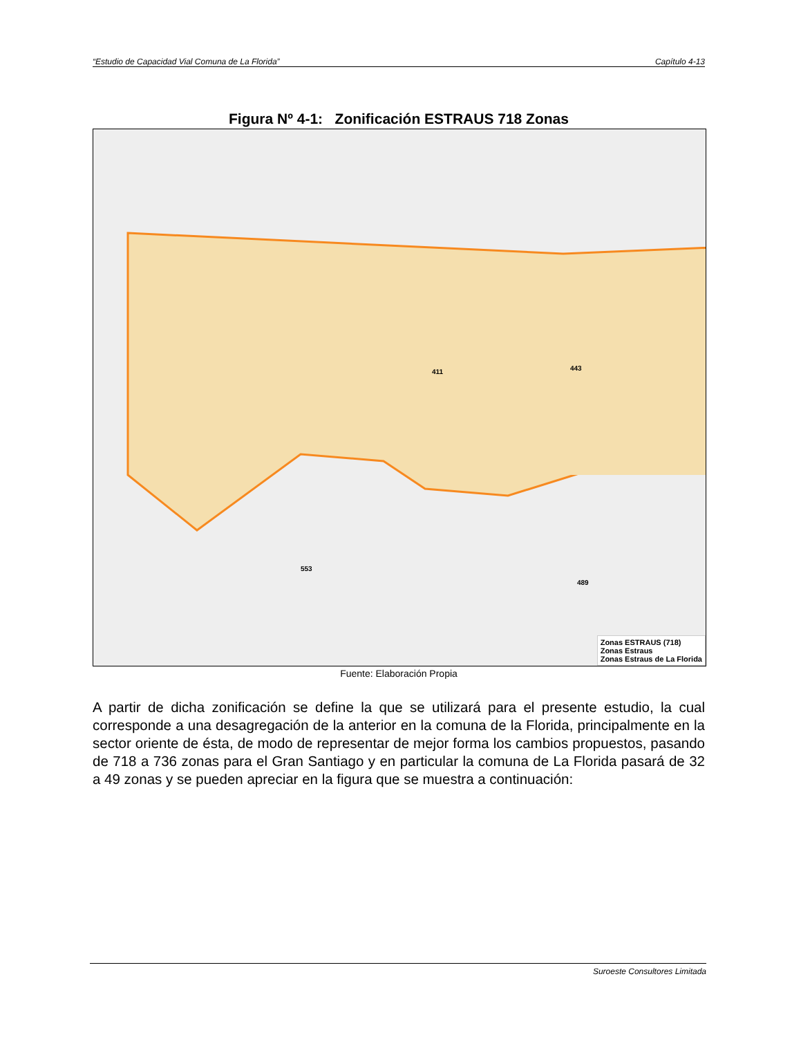“Estudio de Capacidad Vial Comuna de La Florida” Capítulo 4-13
Figura Nº 4-1: Zonificación ESTRAUS 718 Zonas
411 443
489
553
Zonas ESTRAUS (718)
Zonas Estraus
Zonas Estraus de La Florida
Fuente: Elaboración Propia
A partir de dicha zonificación se define la que se utilizará para el presente estudio, la cual corresponde a una desagregación de la anterior en la comuna de la Florida, principalmente en la sector oriente de ésta, de modo de representar de mejor forma los cambios propuestos, pasando de 718 a 736 zonas para el Gran Santiago y en particular la comuna de La Florida pasará de 32 a 49 zonas y se pueden apreciar en la figura que se muestra a continuación:
Suroeste Consultores Limitada